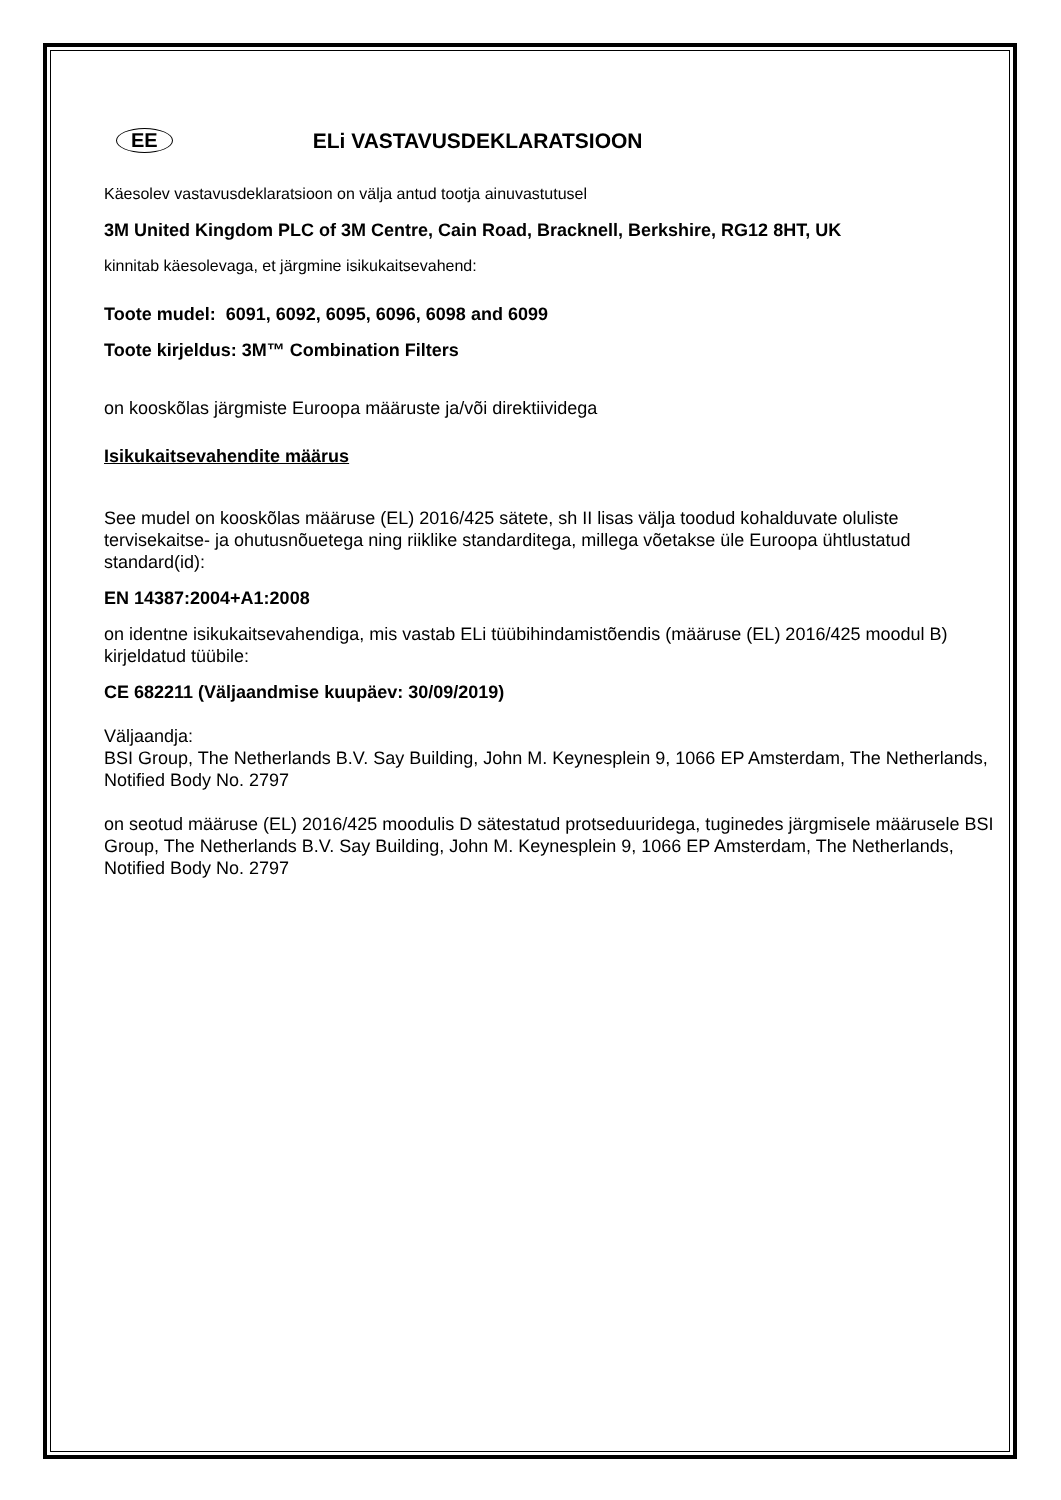EE ELi VASTAVUSDEKLARATSIOON
Käesolev vastavusdeklaratsioon on välja antud tootja ainuvastutusel
3M United Kingdom PLC of 3M Centre, Cain Road, Bracknell, Berkshire, RG12 8HT, UK
kinnitab käesolevaga, et järgmine isikukaitsevahend:
Toote mudel: 6091, 6092, 6095, 6096, 6098 and 6099
Toote kirjeldus: 3M™ Combination Filters
on kooskõlas järgmiste Euroopa määruste ja/või direktiividega
Isikukaitsevahendite määrus
See mudel on kooskõlas määruse (EL) 2016/425 sätete, sh II lisas välja toodud kohalduvate oluliste tervisekaitse- ja ohutusnõuetega ning riiklike standarditega, millega võetakse üle Euroopa ühtlustatud standard(id):
EN 14387:2004+A1:2008
on identne isikukaitsevahendiga, mis vastab ELi tüübihindamistõendis (määruse (EL) 2016/425 moodul B) kirjeldatud tüübile:
CE 682211 (Väljaandmise kuupäev: 30/09/2019)
Väljaandja:
BSI Group, The Netherlands B.V. Say Building, John M. Keynesplein 9, 1066 EP Amsterdam, The Netherlands, Notified Body No. 2797
on seotud määruse (EL) 2016/425 moodulis D sätestatud protseduuridega, tuginedes järgmisele määrusele BSI Group, The Netherlands B.V. Say Building, John M. Keynesplein 9, 1066 EP Amsterdam, The Netherlands, Notified Body No. 2797